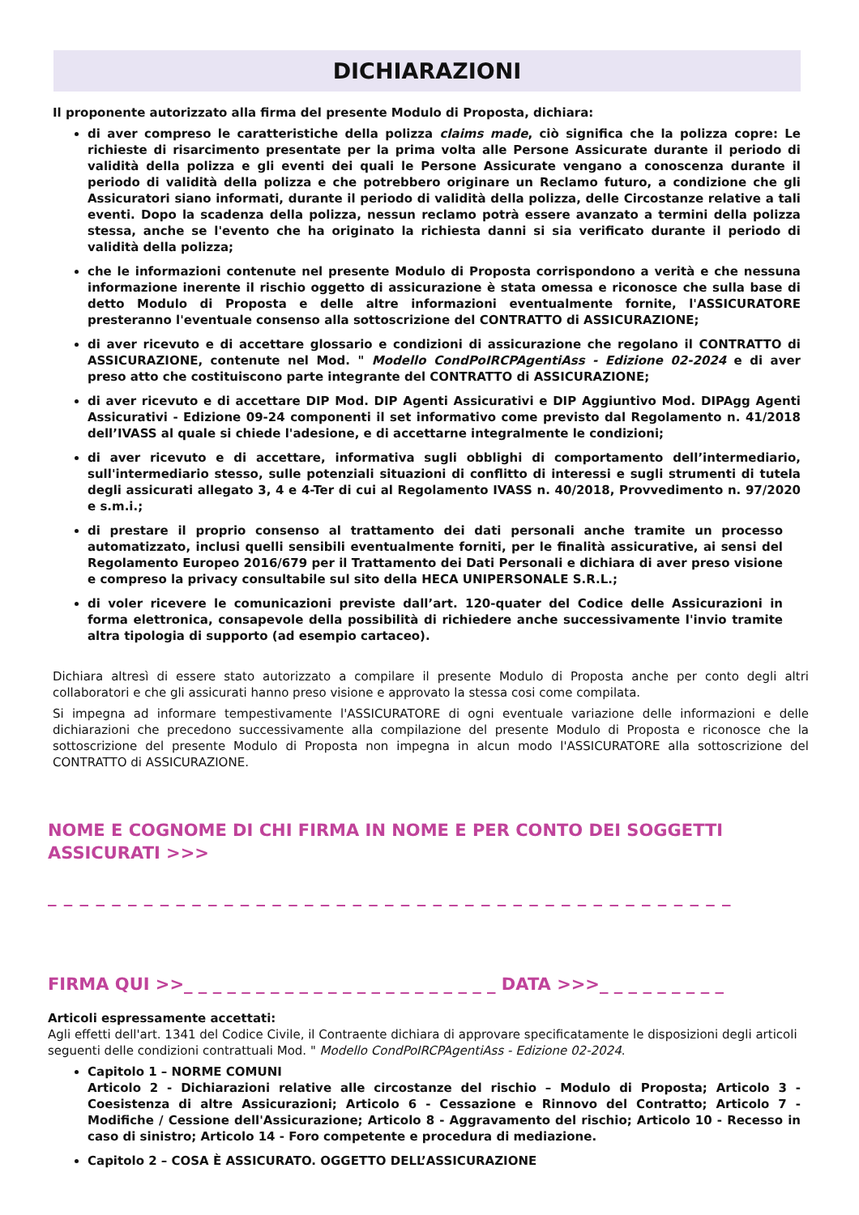DICHIARAZIONI
Il proponente autorizzato alla firma del presente Modulo di Proposta, dichiara:
di aver compreso le caratteristiche della polizza claims made, ciò significa che la polizza copre: Le richieste di risarcimento presentate per la prima volta alle Persone Assicurate durante il periodo di validità della polizza e gli eventi dei quali le Persone Assicurate vengano a conoscenza durante il periodo di validità della polizza e che potrebbero originare un Reclamo futuro, a condizione che gli Assicuratori siano informati, durante il periodo di validità della polizza, delle Circostanze relative a tali eventi. Dopo la scadenza della polizza, nessun reclamo potrà essere avanzato a termini della polizza stessa, anche se l'evento che ha originato la richiesta danni si sia verificato durante il periodo di validità della polizza;
che le informazioni contenute nel presente Modulo di Proposta corrispondono a verità e che nessuna informazione inerente il rischio oggetto di assicurazione è stata omessa e riconosce che sulla base di detto Modulo di Proposta e delle altre informazioni eventualmente fornite, l'ASSICURATORE presteranno l'eventuale consenso alla sottoscrizione del CONTRATTO di ASSICURAZIONE;
di aver ricevuto e di accettare glossario e condizioni di assicurazione che regolano il CONTRATTO di ASSICURAZIONE, contenute nel Mod. " Modello CondPoIRCPAgentiAss - Edizione 02-2024 e di aver preso atto che costituiscono parte integrante del CONTRATTO di ASSICURAZIONE;
di aver ricevuto e di accettare DIP Mod. DIP Agenti Assicurativi e DIP Aggiuntivo Mod. DIPAgg Agenti Assicurativi - Edizione 09-24 componenti il set informativo come previsto dal Regolamento n. 41/2018 dell’IVASS al quale si chiede l'adesione, e di accettarne integralmente le condizioni;
di aver ricevuto e di accettare, informativa sugli obblighi di comportamento dell’intermediario, sull'intermediario stesso, sulle potenziali situazioni di conflitto di interessi e sugli strumenti di tutela degli assicurati allegato 3, 4 e 4-Ter di cui al Regolamento IVASS n. 40/2018, Provvedimento n. 97/2020 e s.m.i.;
di prestare il proprio consenso al trattamento dei dati personali anche tramite un processo automatizzato, inclusi quelli sensibili eventualmente forniti, per le finalità assicurative, ai sensi del Regolamento Europeo 2016/679 per il Trattamento dei Dati Personali e dichiara di aver preso visione e compreso la privacy consultabile sul sito della HECA UNIPERSONALE S.R.L.;
di voler ricevere le comunicazioni previste dall’art. 120-quater del Codice delle Assicurazioni in forma elettronica, consapevole della possibilità di richiedere anche successivamente l'invio tramite altra tipologia di supporto (ad esempio cartaceo).
Dichiara altresì di essere stato autorizzato a compilare il presente Modulo di Proposta anche per conto degli altri collaboratori e che gli assicurati hanno preso visione e approvato la stessa cosi come compilata.
Si impegna ad informare tempestivamente l'ASSICURATORE di ogni eventuale variazione delle informazioni e delle dichiarazioni che precedono successivamente alla compilazione del presente Modulo di Proposta e riconosce che la sottoscrizione del presente Modulo di Proposta non impegna in alcun modo l'ASSICURATORE alla sottoscrizione del CONTRATTO di ASSICURAZIONE.
NOME E COGNOME DI CHI FIRMA IN NOME E PER CONTO DEI SOGGETTI ASSICURATI >>>
_ _ _ _ _ _ _ _ _ _ _ _ _ _ _ _ _ _ _ _ _ _ _ _ _ _ _ _ _ _ _ _ _ _ _ _ _ _ _ _ _ _ _
FIRMA QUI >>_ _ _ _ _ _ _ _ _ _ _ _ _ _ _ _ _ _ _ _ _ _ DATA >>>_ _ _ _ _ _ _ _ _
Articoli espressamente accettati:
Agli effetti dell'art. 1341 del Codice Civile, il Contraente dichiara di approvare specificatamente le disposizioni degli articoli seguenti delle condizioni contrattuali Mod. " Modello CondPoIRCPAgentiAss - Edizione 02-2024.
Capitolo 1 – NORME COMUNI
Articolo 2 - Dichiarazioni relative alle circostanze del rischio – Modulo di Proposta; Articolo 3 - Coesistenza di altre Assicurazioni; Articolo 6 - Cessazione e Rinnovo del Contratto; Articolo 7 - Modifiche / Cessione dell'Assicurazione; Articolo 8 - Aggravamento del rischio; Articolo 10 - Recesso in caso di sinistro; Articolo 14 - Foro competente e procedura di mediazione.
Capitolo 2 – COSA È ASSICURATO. OGGETTO DELL’ASSICURAZIONE